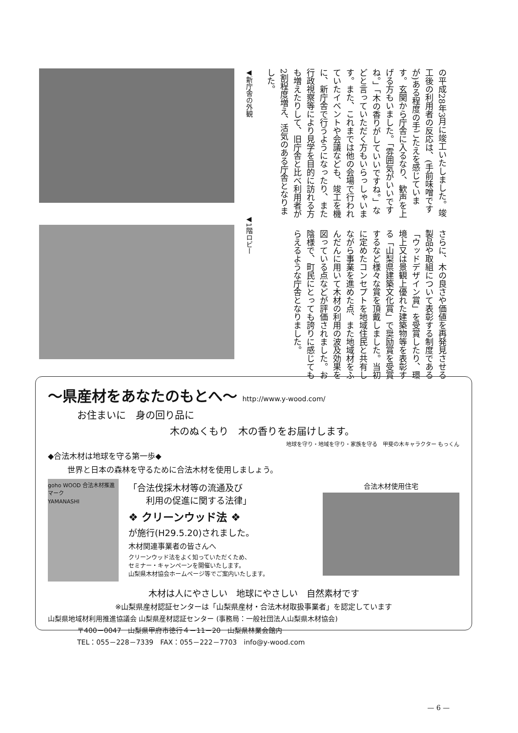◀新庁舎の外観
◀1階ロビー
の平成28年3月に竣工いたしました。竣工後の利用者の反応は、(手前味噌ですが)ある程度の手ごたえを感じています。玄関から庁舎に入るなり、歓声を上げる方もいました。「雰囲気がいいですね。」「木の香りがしていいですね。」などと言っていただく方もいらっしゃいます。また、これまでは他の会場で行われていたイベントや会議なども、竣工を機に、新庁舎で行うようになったり、また行政視察等により見学を目的に訪れる方も増えたりして、旧庁舎と比べ利用者が2割程度増え、活気のある庁舎となりました。
さらに、木の良さや価値を再発見させる製品や取組について表彰する制度である「ウッドデザイン賞」を受賞したり、環境上又は景観上優れた建築物等を表彰する「山梨県建築文化賞」で奨励賞を受賞するなど様々な賞を頂戴しました。当初に定めたコンセプトを地域住民と共有しながら事業を進めた点、また地域材をふんだんに用いて木材の利用の波及効果を図っている点などが評価されました。お陰様で、町民にとっても誇りに感じてもらえるような庁舎となりました。
～県産材をあなたのもとへ～ http://www.y-wood.com/
お住まいに　身の回り品に
木のぬくもり　木の香りをお届けします。
地球を守り・地域を守り・家族を守る　甲斐の木キャラクター もっくん
◆合法木材は地球を守る第一歩◆
世界と日本の森林を守るために合法木材を使用しましょう。
goho WOOD 合法木材推進マーク
YAMANASHI
「合法伐採木材等の流通及び
　　利用の促進に関する法律」
❖ クリーンウッド法 ❖
が施行(H29.5.20)されました。
木材関連事業者の皆さんへ
クリーンウッド法をよく知っていただくため、
セミナー・キャンペーンを開催いたします。
山梨県木材協会ホームページ等でご案内いたします。
合法木材使用住宅
木材は人にやさしい　地球にやさしい　自然素材です
※山梨県産材認証センターは「山梨県産材・合法木材取扱事業者」を認定しています
山梨県地域材利用推進協議会 山梨県産材認証センター (事務局：一般社団法人山梨県木材協会)
〒400－0047　山梨県甲府市徳行４－11－20　山梨県林業会館内
TEL：055－228－7339　FAX：055－222－7703　info@y-wood.com
— 6 —